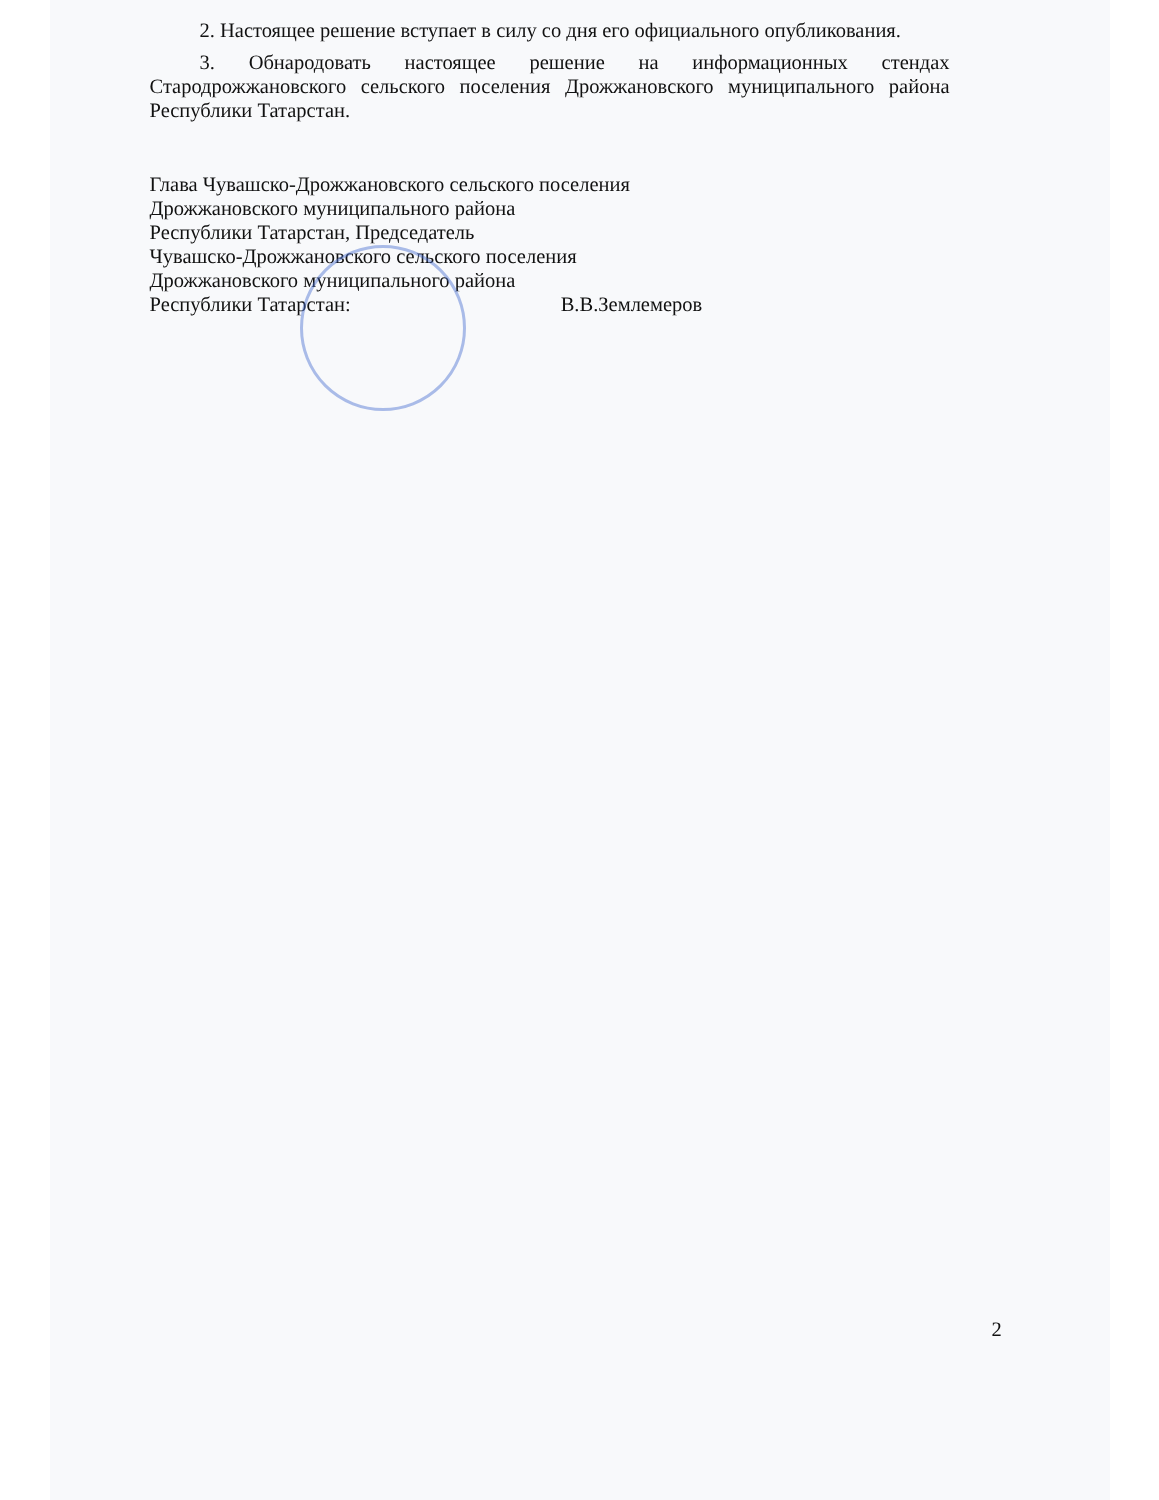2. Настоящее решение вступает в силу со дня его официального опубликования.
3. Обнародовать настоящее решение на информационных стендах Стародрожжановского сельского поселения Дрожжановского муниципального района Республики Татарстан.
Глава Чувашско-Дрожжановского сельского поселения
Дрожжановского муниципального района
Республики Татарстан, Председатель
Чувашско-Дрожжановского сельского поселения
Дрожжановского муниципального района
Республики Татарстан: В.В.Землемеров
2